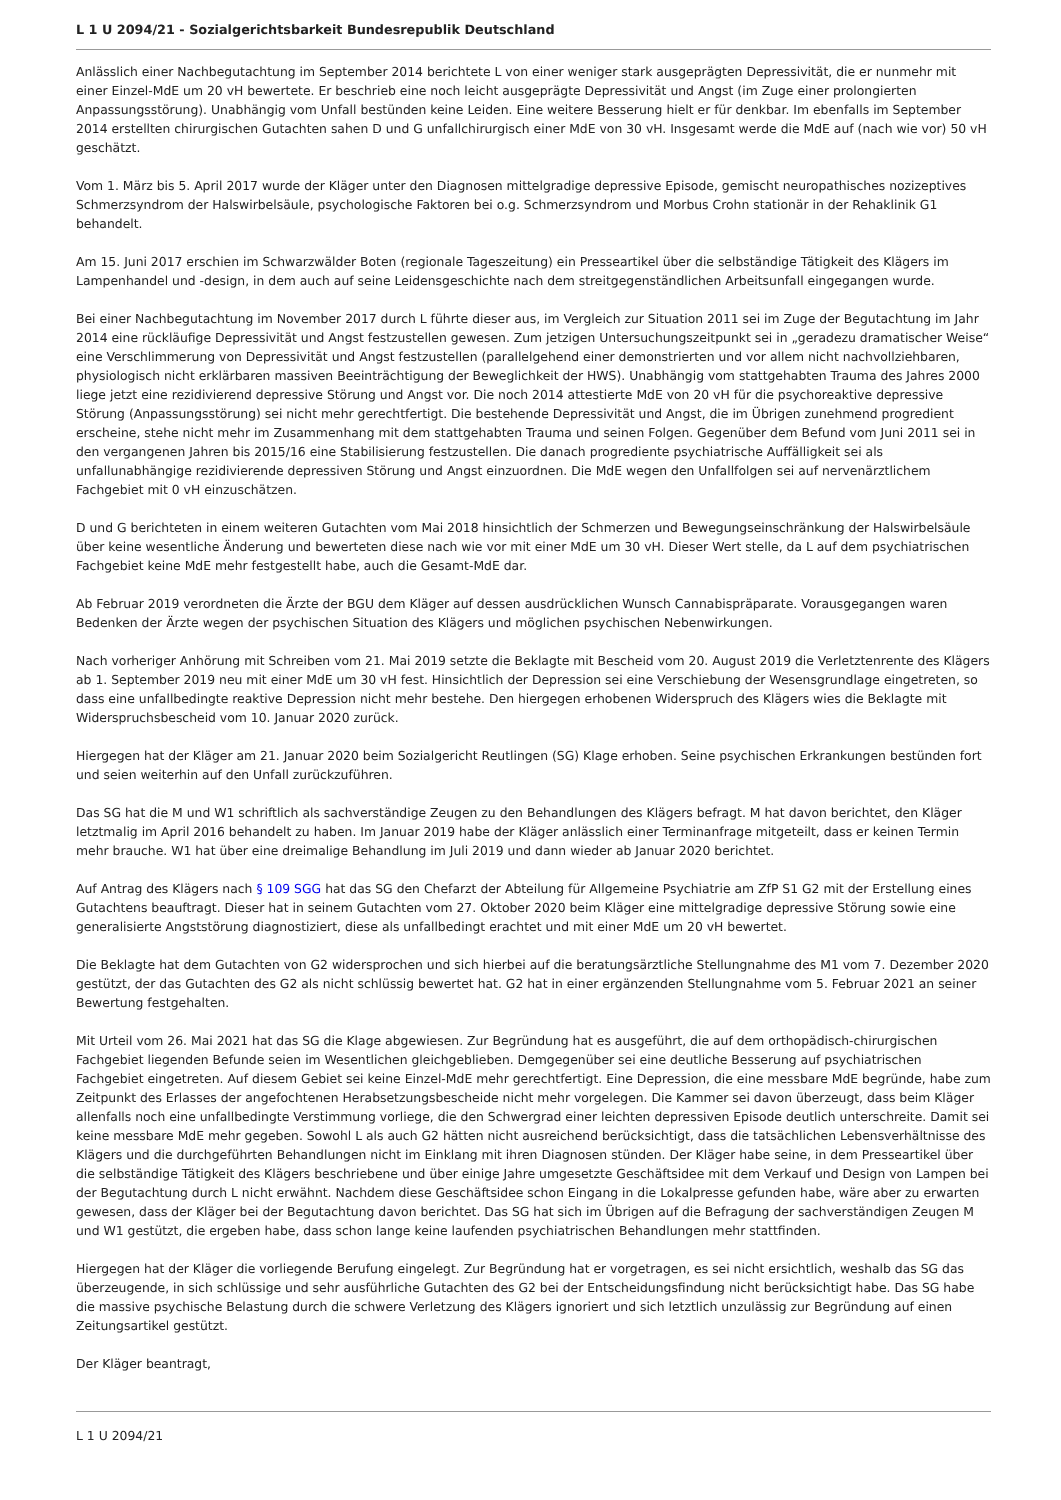L 1 U 2094/21 - Sozialgerichtsbarkeit Bundesrepublik Deutschland
Anlässlich einer Nachbegutachtung im September 2014 berichtete L von einer weniger stark ausgeprägten Depressivität, die er nunmehr mit einer Einzel-MdE um 20 vH bewertete. Er beschrieb eine noch leicht ausgeprägte Depressivität und Angst (im Zuge einer prolongierten Anpassungsstörung). Unabhängig vom Unfall bestünden keine Leiden. Eine weitere Besserung hielt er für denkbar. Im ebenfalls im September 2014 erstellten chirurgischen Gutachten sahen D und G unfallchirurgisch einer MdE von 30 vH. Insgesamt werde die MdE auf (nach wie vor) 50 vH geschätzt.
Vom 1. März bis 5. April 2017 wurde der Kläger unter den Diagnosen mittelgradige depressive Episode, gemischt neuropathisches nozizeptives Schmerzsyndrom der Halswirbelsäule, psychologische Faktoren bei o.g. Schmerzsyndrom und Morbus Crohn stationär in der Rehaklinik G1 behandelt.
Am 15. Juni 2017 erschien im Schwarzwälder Boten (regionale Tageszeitung) ein Presseartikel über die selbständige Tätigkeit des Klägers im Lampenhandel und -design, in dem auch auf seine Leidensgeschichte nach dem streitgegenständlichen Arbeitsunfall eingegangen wurde.
Bei einer Nachbegutachtung im November 2017 durch L führte dieser aus, im Vergleich zur Situation 2011 sei im Zuge der Begutachtung im Jahr 2014 eine rückläufige Depressivität und Angst festzustellen gewesen. Zum jetzigen Untersuchungszeitpunkt sei in „geradezu dramatischer Weise“ eine Verschlimmerung von Depressivität und Angst festzustellen (parallelgehend einer demonstrierten und vor allem nicht nachvollziehbaren, physiologisch nicht erklärbaren massiven Beeinträchtigung der Beweglichkeit der HWS). Unabhängig vom stattgehabten Trauma des Jahres 2000 liege jetzt eine rezidivierend depressive Störung und Angst vor. Die noch 2014 attestierte MdE von 20 vH für die psychoreaktive depressive Störung (Anpassungsstörung) sei nicht mehr gerechtfertigt. Die bestehende Depressivität und Angst, die im Übrigen zunehmend progredient erscheine, stehe nicht mehr im Zusammenhang mit dem stattgehabten Trauma und seinen Folgen. Gegenüber dem Befund vom Juni 2011 sei in den vergangenen Jahren bis 2015/16 eine Stabilisierung festzustellen. Die danach progrediente psychiatrische Auffälligkeit sei als unfallunabhängige rezidivierende depressiven Störung und Angst einzuordnen. Die MdE wegen den Unfallfolgen sei auf nervenärztlichem Fachgebiet mit 0 vH einzuschätzen.
D und G berichteten in einem weiteren Gutachten vom Mai 2018 hinsichtlich der Schmerzen und Bewegungseinschränkung der Halswirbelsäule über keine wesentliche Änderung und bewerteten diese nach wie vor mit einer MdE um 30 vH. Dieser Wert stelle, da L auf dem psychiatrischen Fachgebiet keine MdE mehr festgestellt habe, auch die Gesamt-MdE dar.
Ab Februar 2019 verordneten die Ärzte der BGU dem Kläger auf dessen ausdrücklichen Wunsch Cannabispräparate. Vorausgegangen waren Bedenken der Ärzte wegen der psychischen Situation des Klägers und möglichen psychischen Nebenwirkungen.
Nach vorheriger Anhörung mit Schreiben vom 21. Mai 2019 setzte die Beklagte mit Bescheid vom 20. August 2019 die Verletztenrente des Klägers ab 1. September 2019 neu mit einer MdE um 30 vH fest. Hinsichtlich der Depression sei eine Verschiebung der Wesensgrundlage eingetreten, so dass eine unfallbedingte reaktive Depression nicht mehr bestehe. Den hiergegen erhobenen Widerspruch des Klägers wies die Beklagte mit Widerspruchsbescheid vom 10. Januar 2020 zurück.
Hiergegen hat der Kläger am 21. Januar 2020 beim Sozialgericht Reutlingen (SG) Klage erhoben. Seine psychischen Erkrankungen bestünden fort und seien weiterhin auf den Unfall zurückzuführen.
Das SG hat die M und W1 schriftlich als sachverständige Zeugen zu den Behandlungen des Klägers befragt. M hat davon berichtet, den Kläger letztmalig im April 2016 behandelt zu haben. Im Januar 2019 habe der Kläger anlässlich einer Terminanfrage mitgeteilt, dass er keinen Termin mehr brauche. W1 hat über eine dreimalige Behandlung im Juli 2019 und dann wieder ab Januar 2020 berichtet.
Auf Antrag des Klägers nach § 109 SGG hat das SG den Chefarzt der Abteilung für Allgemeine Psychiatrie am ZfP S1 G2 mit der Erstellung eines Gutachtens beauftragt. Dieser hat in seinem Gutachten vom 27. Oktober 2020 beim Kläger eine mittelgradige depressive Störung sowie eine generalisierte Angststörung diagnostiziert, diese als unfallbedingt erachtet und mit einer MdE um 20 vH bewertet.
Die Beklagte hat dem Gutachten von G2 widersprochen und sich hierbei auf die beratungsärztliche Stellungnahme des M1 vom 7. Dezember 2020 gestützt, der das Gutachten des G2 als nicht schlüssig bewertet hat. G2 hat in einer ergänzenden Stellungnahme vom 5. Februar 2021 an seiner Bewertung festgehalten.
Mit Urteil vom 26. Mai 2021 hat das SG die Klage abgewiesen. Zur Begründung hat es ausgeführt, die auf dem orthopädisch-chirurgischen Fachgebiet liegenden Befunde seien im Wesentlichen gleichgeblieben. Demgegenüber sei eine deutliche Besserung auf psychiatrischen Fachgebiet eingetreten. Auf diesem Gebiet sei keine Einzel-MdE mehr gerechtfertigt. Eine Depression, die eine messbare MdE begründe, habe zum Zeitpunkt des Erlasses der angefochtenen Herabsetzungsbescheide nicht mehr vorgelegen. Die Kammer sei davon überzeugt, dass beim Kläger allenfalls noch eine unfallbedingte Verstimmung vorliege, die den Schwergrad einer leichten depressiven Episode deutlich unterschreite. Damit sei keine messbare MdE mehr gegeben. Sowohl L als auch G2 hätten nicht ausreichend berücksichtigt, dass die tatsächlichen Lebensverhältnisse des Klägers und die durchgeführten Behandlungen nicht im Einklang mit ihren Diagnosen stünden. Der Kläger habe seine, in dem Presseartikel über die selbständige Tätigkeit des Klägers beschriebene und über einige Jahre umgesetzte Geschäftsidee mit dem Verkauf und Design von Lampen bei der Begutachtung durch L nicht erwähnt. Nachdem diese Geschäftsidee schon Eingang in die Lokalpresse gefunden habe, wäre aber zu erwarten gewesen, dass der Kläger bei der Begutachtung davon berichtet. Das SG hat sich im Übrigen auf die Befragung der sachverständigen Zeugen M und W1 gestützt, die ergeben habe, dass schon lange keine laufenden psychiatrischen Behandlungen mehr stattfinden.
Hiergegen hat der Kläger die vorliegende Berufung eingelegt. Zur Begründung hat er vorgetragen, es sei nicht ersichtlich, weshalb das SG das überzeugende, in sich schlüssige und sehr ausführliche Gutachten des G2 bei der Entscheidungsfindung nicht berücksichtigt habe. Das SG habe die massive psychische Belastung durch die schwere Verletzung des Klägers ignoriert und sich letztlich unzulässig zur Begründung auf einen Zeitungsartikel gestützt.
Der Kläger beantragt,
L 1 U 2094/21